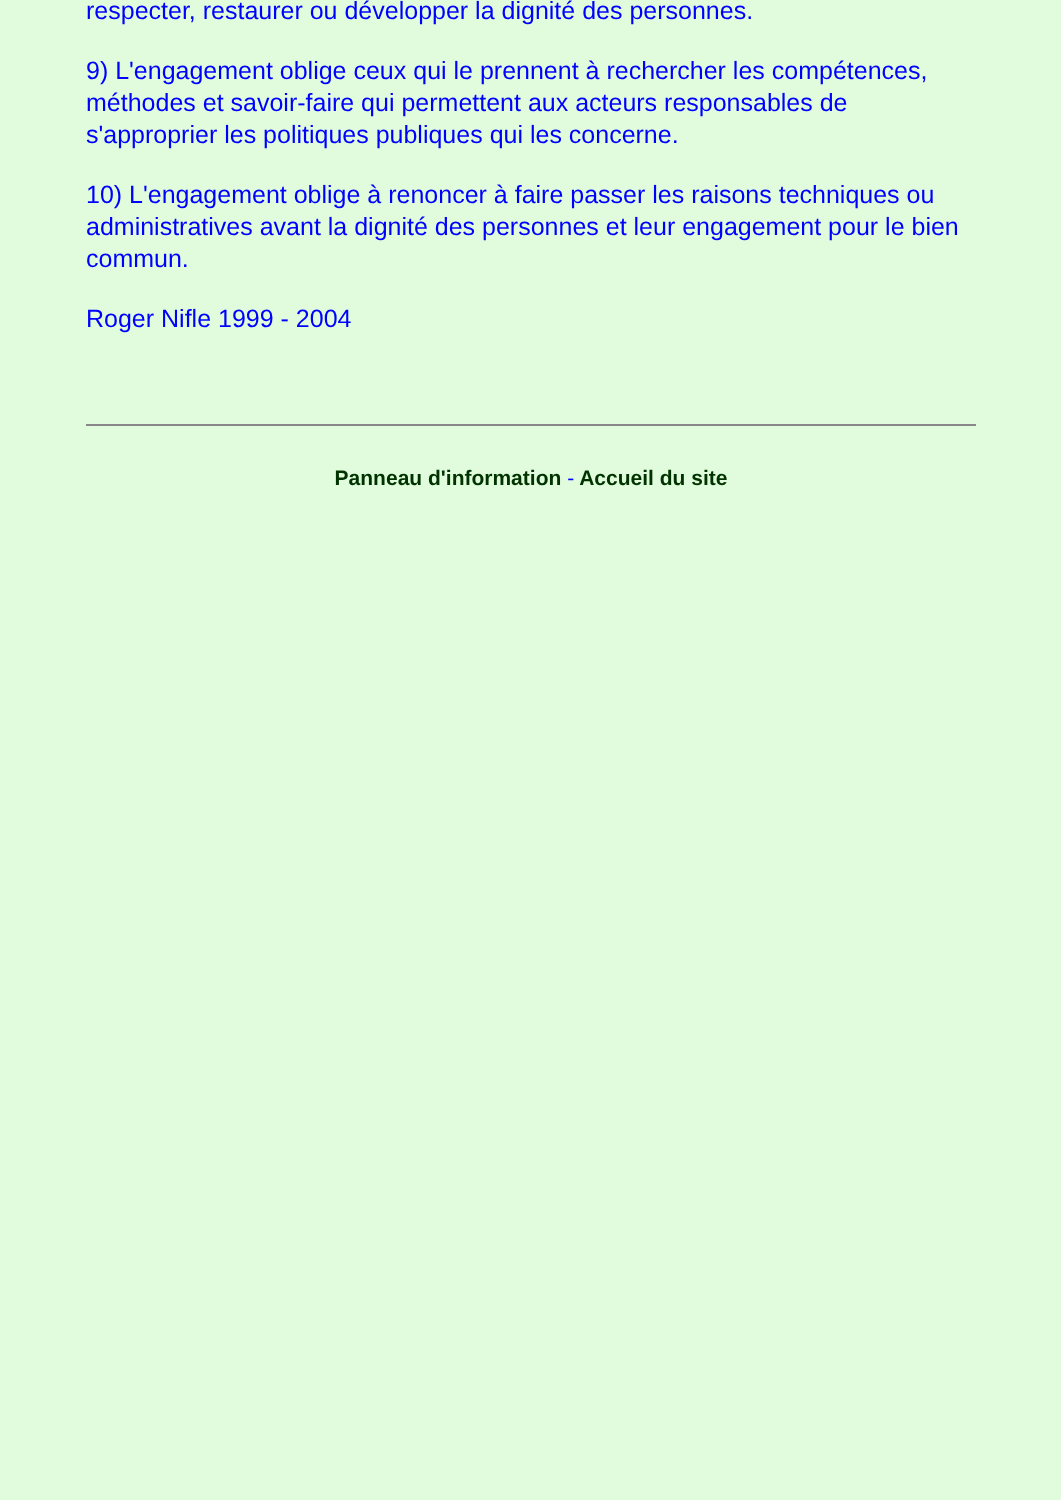respecter, restaurer ou développer la dignité des personnes.
9) L'engagement oblige ceux qui le prennent à rechercher les compétences, méthodes et savoir-faire qui permettent aux acteurs responsables de s'approprier les politiques publiques qui les concerne.
10) L'engagement oblige à renoncer à faire passer les raisons techniques ou administratives avant la dignité des personnes et leur engagement pour le bien commun.
Roger Nifle 1999 - 2004
Panneau d'information - Accueil du site